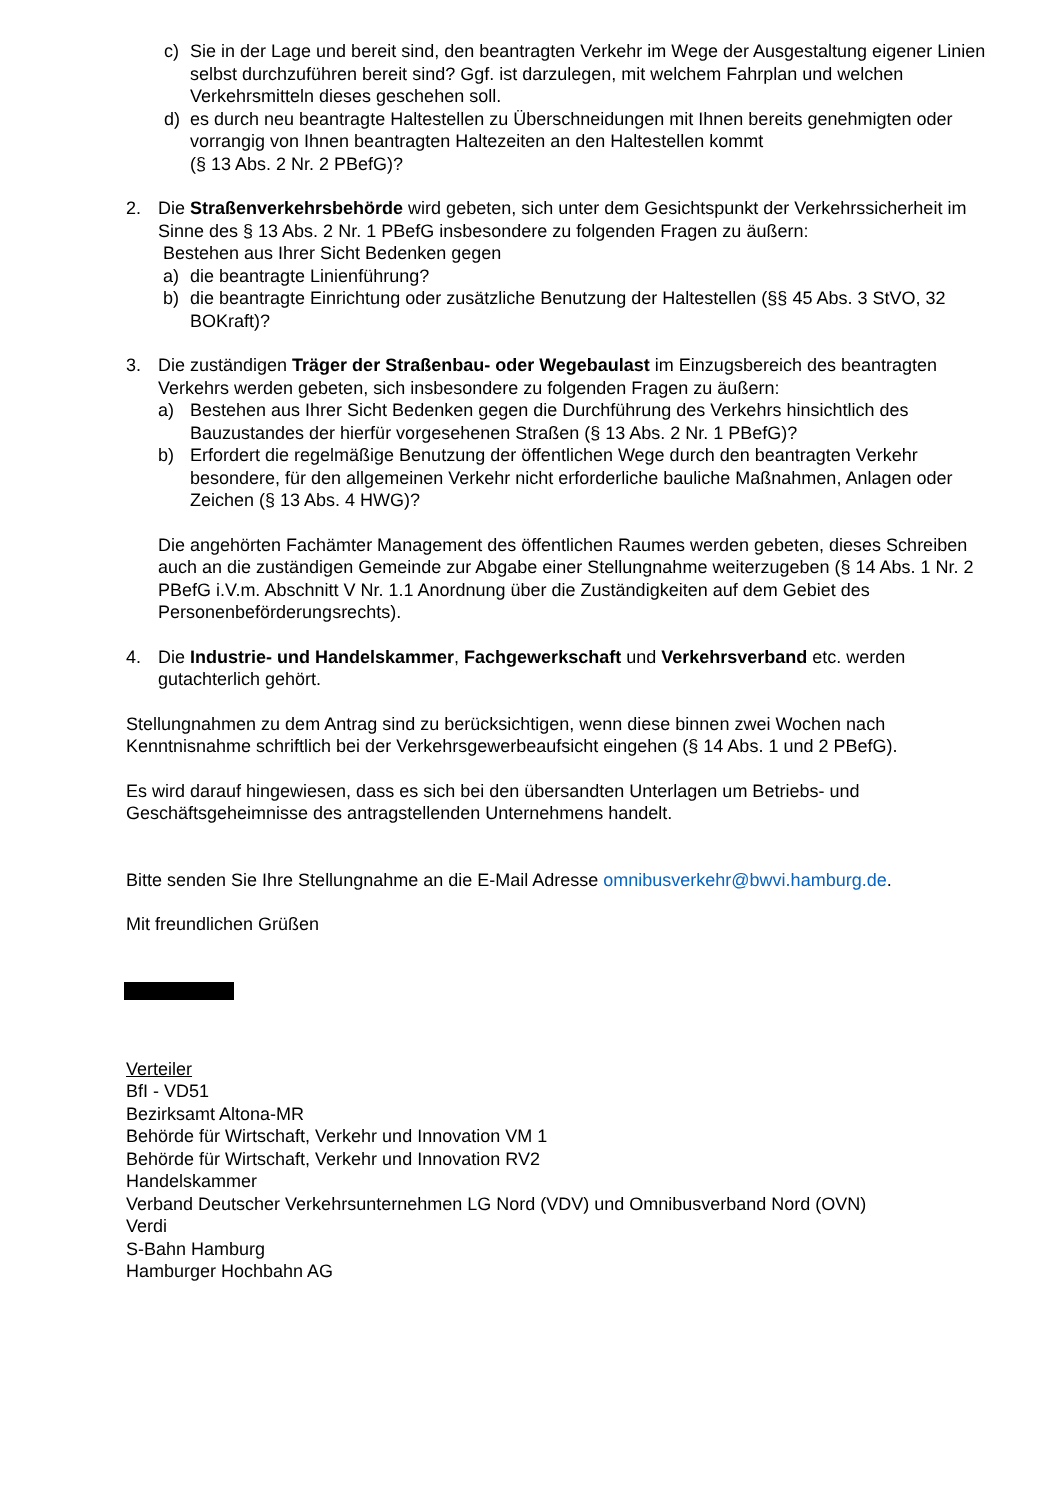c) Sie in der Lage und bereit sind, den beantragten Verkehr im Wege der Ausgestaltung eigener Linien selbst durchzuführen bereit sind? Ggf. ist darzulegen, mit welchem Fahrplan und welchen Verkehrsmitteln dieses geschehen soll.
d) es durch neu beantragte Haltestellen zu Überschneidungen mit Ihnen bereits genehmigten oder vorrangig von Ihnen beantragten Haltezeiten an den Haltestellen kommt
(§ 13 Abs. 2 Nr. 2 PBefG)?
2. Die Straßenverkehrsbehörde wird gebeten, sich unter dem Gesichtspunkt der Verkehrssicherheit im Sinne des § 13 Abs. 2 Nr. 1 PBefG insbesondere zu folgenden Fragen zu äußern:
Bestehen aus Ihrer Sicht Bedenken gegen
a) die beantragte Linienführung?
b) die beantragte Einrichtung oder zusätzliche Benutzung der Haltestellen (§§ 45 Abs. 3 StVO, 32 BOKraft)?
3. Die zuständigen Träger der Straßenbau- oder Wegebaulast im Einzugsbereich des beantragten Verkehrs werden gebeten, sich insbesondere zu folgenden Fragen zu äußern:
a) Bestehen aus Ihrer Sicht Bedenken gegen die Durchführung des Verkehrs hinsichtlich des Bauzustandes der hierfür vorgesehenen Straßen (§ 13 Abs. 2 Nr. 1 PBefG)?
b) Erfordert die regelmäßige Benutzung der öffentlichen Wege durch den beantragten Verkehr besondere, für den allgemeinen Verkehr nicht erforderliche bauliche Maßnahmen, Anlagen oder Zeichen (§ 13 Abs. 4 HWG)?
Die angehörten Fachämter Management des öffentlichen Raumes werden gebeten, dieses Schreiben auch an die zuständigen Gemeinde zur Abgabe einer Stellungnahme weiterzugeben (§ 14 Abs. 1 Nr. 2 PBefG i.V.m. Abschnitt V Nr. 1.1 Anordnung über die Zuständigkeiten auf dem Gebiet des Personenbeförderungsrechts).
4. Die Industrie- und Handelskammer, Fachgewerkschaft und Verkehrsverband etc. werden gutachterlich gehört.
Stellungnahmen zu dem Antrag sind zu berücksichtigen, wenn diese binnen zwei Wochen nach Kenntnisnahme schriftlich bei der Verkehrsgewerbeaufsicht eingehen (§ 14 Abs. 1 und 2 PBefG).
Es wird darauf hingewiesen, dass es sich bei den übersandten Unterlagen um Betriebs- und Geschäftsgeheimnisse des antragstellenden Unternehmens handelt.
Bitte senden Sie Ihre Stellungnahme an die E-Mail Adresse omnibusverkehr@bwvi.hamburg.de.
Mit freundlichen Grüßen
Verteiler
BfI - VD51
Bezirksamt Altona-MR
Behörde für Wirtschaft, Verkehr und Innovation VM 1
Behörde für Wirtschaft, Verkehr und Innovation RV2
Handelskammer
Verband Deutscher Verkehrsunternehmen LG Nord (VDV) und Omnibusverband Nord (OVN)
Verdi
S-Bahn Hamburg
Hamburger Hochbahn AG